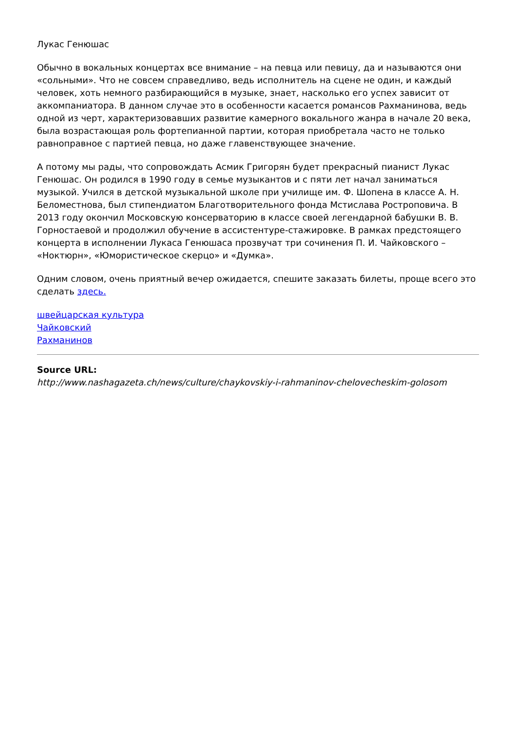Лукас Генюшас
Обычно в вокальных концертах все внимание – на певца или певицу, да и называются они «сольными». Что не совсем справедливо, ведь исполнитель на сцене не один, и каждый человек, хоть немного разбирающийся в музыке, знает, насколько его успех зависит от аккомпаниатора. В данном случае это в особенности касается романсов Рахманинова, ведь одной из черт, характеризовавших развитие камерного вокального жанра в начале 20 века, была возрастающая роль фортепианной партии, которая приобретала часто не только равноправное с партией певца, но даже главенствующее значение.
А потому мы рады, что сопровождать Асмик Григорян будет прекрасный пианист Лукас Генюшас. Он родился в 1990 году в семье музыкантов и с пяти лет начал заниматься музыкой. Учился в детской музыкальной школе при училище им. Ф. Шопена в классе А. Н. Беломестнова, был стипендиатом Благотворительного фонда Мстислава Ростроповича. В 2013 году окончил Московскую консерваторию в классе своей легендарной бабушки В. В. Горностаевой и продолжил обучение в ассистентуре-стажировке. В рамках предстоящего концерта в исполнении Лукаса Генюшаса прозвучат три сочинения П. И. Чайковского – «Ноктюрн», «Юмористическое скерцо» и «Думка».
Одним словом, очень приятный вечер ожидается, спешите заказать билеты, проще всего это сделать здесь.
швейцарская культура
Чайковский
Рахманинов
Source URL:
http://www.nashagazeta.ch/news/culture/chaykovskiy-i-rahmaninov-chelovecheskim-golosom